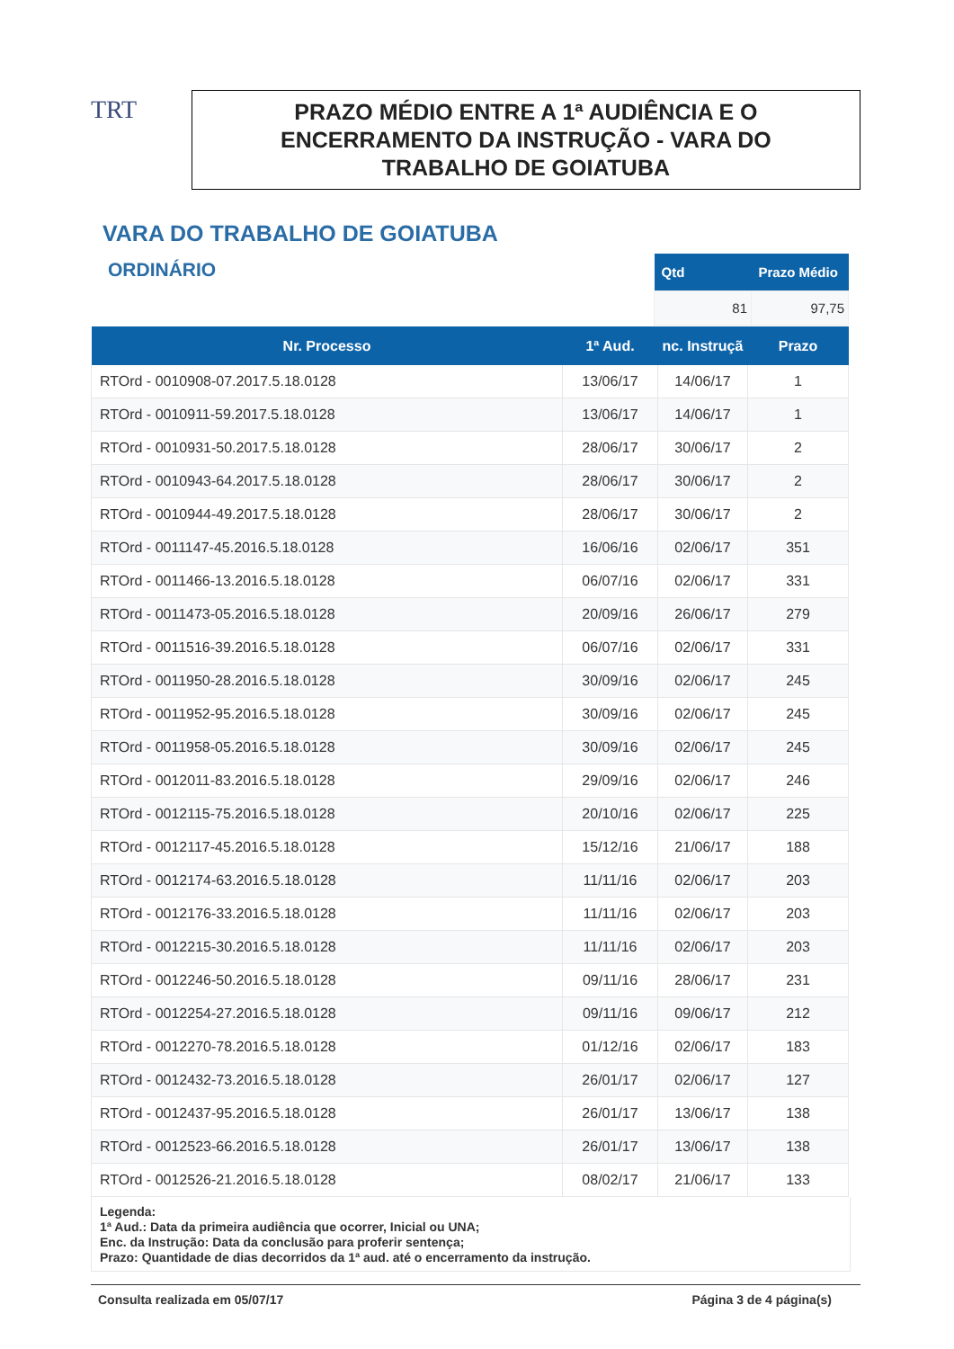TRT
PRAZO MÉDIO ENTRE A 1ª AUDIÊNCIA E O
ENCERRAMENTO DA INSTRUÇÃO - VARA DO
TRABALHO DE GOIATUBA
VARA DO TRABALHO DE GOIATUBA
ORDINÁRIO
| Qtd | Prazo Médio |
| --- | --- |
| 81 | 97,75 |
| Nr. Processo | 1ª Aud. | nc. Instruçã | Prazo |
| --- | --- | --- | --- |
| RTOrd - 0010908-07.2017.5.18.0128 | 13/06/17 | 14/06/17 | 1 |
| RTOrd - 0010911-59.2017.5.18.0128 | 13/06/17 | 14/06/17 | 1 |
| RTOrd - 0010931-50.2017.5.18.0128 | 28/06/17 | 30/06/17 | 2 |
| RTOrd - 0010943-64.2017.5.18.0128 | 28/06/17 | 30/06/17 | 2 |
| RTOrd - 0010944-49.2017.5.18.0128 | 28/06/17 | 30/06/17 | 2 |
| RTOrd - 0011147-45.2016.5.18.0128 | 16/06/16 | 02/06/17 | 351 |
| RTOrd - 0011466-13.2016.5.18.0128 | 06/07/16 | 02/06/17 | 331 |
| RTOrd - 0011473-05.2016.5.18.0128 | 20/09/16 | 26/06/17 | 279 |
| RTOrd - 0011516-39.2016.5.18.0128 | 06/07/16 | 02/06/17 | 331 |
| RTOrd - 0011950-28.2016.5.18.0128 | 30/09/16 | 02/06/17 | 245 |
| RTOrd - 0011952-95.2016.5.18.0128 | 30/09/16 | 02/06/17 | 245 |
| RTOrd - 0011958-05.2016.5.18.0128 | 30/09/16 | 02/06/17 | 245 |
| RTOrd - 0012011-83.2016.5.18.0128 | 29/09/16 | 02/06/17 | 246 |
| RTOrd - 0012115-75.2016.5.18.0128 | 20/10/16 | 02/06/17 | 225 |
| RTOrd - 0012117-45.2016.5.18.0128 | 15/12/16 | 21/06/17 | 188 |
| RTOrd - 0012174-63.2016.5.18.0128 | 11/11/16 | 02/06/17 | 203 |
| RTOrd - 0012176-33.2016.5.18.0128 | 11/11/16 | 02/06/17 | 203 |
| RTOrd - 0012215-30.2016.5.18.0128 | 11/11/16 | 02/06/17 | 203 |
| RTOrd - 0012246-50.2016.5.18.0128 | 09/11/16 | 28/06/17 | 231 |
| RTOrd - 0012254-27.2016.5.18.0128 | 09/11/16 | 09/06/17 | 212 |
| RTOrd - 0012270-78.2016.5.18.0128 | 01/12/16 | 02/06/17 | 183 |
| RTOrd - 0012432-73.2016.5.18.0128 | 26/01/17 | 02/06/17 | 127 |
| RTOrd - 0012437-95.2016.5.18.0128 | 26/01/17 | 13/06/17 | 138 |
| RTOrd - 0012523-66.2016.5.18.0128 | 26/01/17 | 13/06/17 | 138 |
| RTOrd - 0012526-21.2016.5.18.0128 | 08/02/17 | 21/06/17 | 133 |
Legenda:
1ª Aud.: Data da primeira audiência que ocorrer, Inicial ou UNA;
Enc. da Instrução: Data da conclusão para proferir sentença;
Prazo: Quantidade de dias decorridos da 1ª aud. até o encerramento da instrução.
Consulta realizada em 05/07/17 Página 3 de 4 página(s)